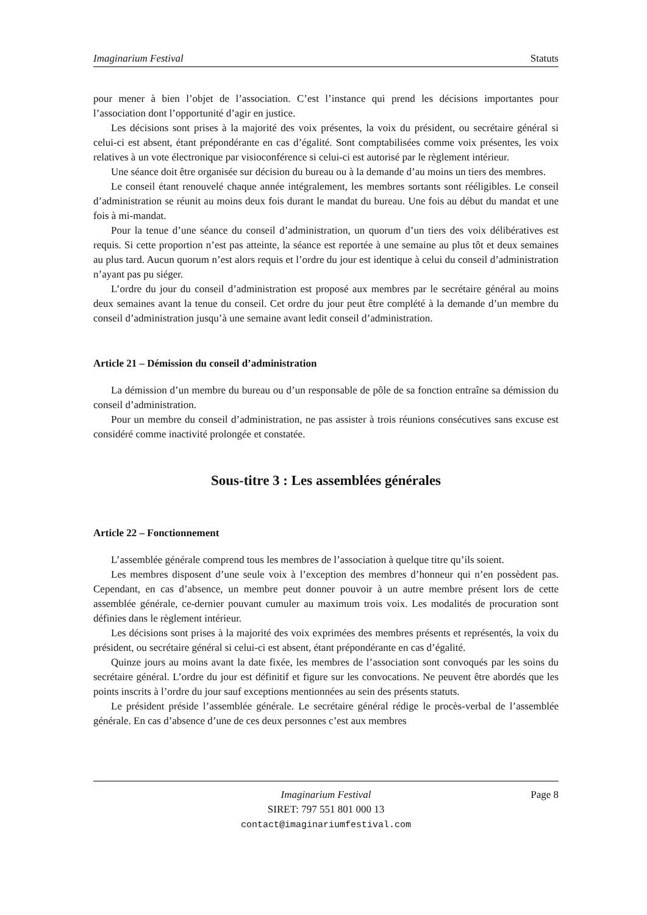Imaginarium Festival Statuts
pour mener à bien l’objet de l’association. C’est l’instance qui prend les décisions importantes pour l’association dont l’opportunité d’agir en justice.
Les décisions sont prises à la majorité des voix présentes, la voix du président, ou secrétaire général si celui-ci est absent, étant prépondérante en cas d’égalité. Sont comptabilisées comme voix présentes, les voix relatives à un vote électronique par visioconférence si celui-ci est autorisé par le règlement intérieur.
Une séance doit être organisée sur décision du bureau ou à la demande d’au moins un tiers des membres.
Le conseil étant renouvelé chaque année intégralement, les membres sortants sont rééligibles. Le conseil d’administration se réunit au moins deux fois durant le mandat du bureau. Une fois au début du mandat et une fois à mi-mandat.
Pour la tenue d’une séance du conseil d’administration, un quorum d’un tiers des voix délibératives est requis. Si cette proportion n’est pas atteinte, la séance est reportée à une semaine au plus tôt et deux semaines au plus tard. Aucun quorum n’est alors requis et l’ordre du jour est identique à celui du conseil d’administration n’ayant pas pu siéger.
L’ordre du jour du conseil d’administration est proposé aux membres par le secrétaire général au moins deux semaines avant la tenue du conseil. Cet ordre du jour peut être complété à la demande d’un membre du conseil d’administration jusqu’à une semaine avant ledit conseil d’administration.
Article 21 – Démission du conseil d’administration
La démission d’un membre du bureau ou d’un responsable de pôle de sa fonction entraîne sa démission du conseil d’administration.
Pour un membre du conseil d’administration, ne pas assister à trois réunions consécutives sans excuse est considéré comme inactivité prolongée et constatée.
Sous-titre 3 : Les assemblées générales
Article 22 – Fonctionnement
L’assemblée générale comprend tous les membres de l’association à quelque titre qu’ils soient.
Les membres disposent d’une seule voix à l’exception des membres d’honneur qui n’en possèdent pas. Cependant, en cas d’absence, un membre peut donner pouvoir à un autre membre présent lors de cette assemblée générale, ce-dernier pouvant cumuler au maximum trois voix. Les modalités de procuration sont définies dans le règlement intérieur.
Les décisions sont prises à la majorité des voix exprimées des membres présents et représentés, la voix du président, ou secrétaire général si celui-ci est absent, étant prépondérante en cas d’égalité.
Quinze jours au moins avant la date fixée, les membres de l’association sont convoqués par les soins du secrétaire général. L’ordre du jour est définitif et figure sur les convocations. Ne peuvent être abordés que les points inscrits à l’ordre du jour sauf exceptions mentionnées au sein des présents statuts.
Le président préside l’assemblée générale. Le secrétaire général rédige le procès-verbal de l’assemblée générale. En cas d’absence d’une de ces deux personnes c’est aux membres
Imaginarium Festival
SIRET: 797 551 801 000 13
contact@imaginariumfestival.com
Page 8